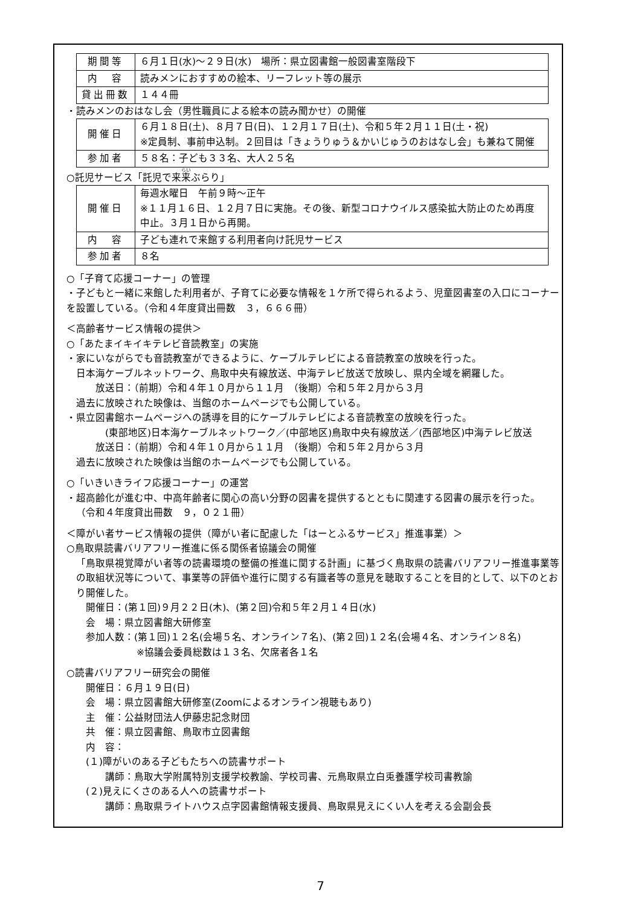| 期間等 | ６月１日(水)～２９日(水) 場所：県立図書館一般図書室階段下 |
| 内 容 | 読みメンにおすすめの絵本、リーフレット等の展示 |
| 貸出冊数 | １４４冊 |
・読みメンのおはなし会（男性職員による絵本の読み聞かせ）の開催
| 開催日 | ６月１８日(土)、８月７日(日)、１２月１７日(土)、令和５年２月１１日(土・祝) ※定員制、事前申込制。２回目は「きょうりゅう＆かいじゅうのおはなし会」も兼ねて開催 |
| 参加者 | ５８名：子ども３３名、大人２５名 |
○託児サービス「託児で来来ぶらり」
| 開催日 | 毎週水曜日 午前９時～正午 ※１１月１６日、１２月７日に実施。その後、新型コロナウイルス感染拡大防止のため再度中止。３月１日から再開。 |
| 内 容 | 子ども連れで来館する利用者向け託児サービス |
| 参加者 | ８名 |
○「子育て応援コーナー」の管理
・子どもと一緒に来館した利用者が、子育てに必要な情報を１ケ所で得られるよう、児童図書室の入口にコーナーを設置している。（令和４年度貸出冊数　３，６６６冊）
＜高齢者サービス情報の提供＞
○「あたまイキイキテレビ音読教室」の実施
・家にいながらでも音読教室ができるように、ケーブルテレビによる音読教室の放映を行った。
日本海ケーブルネットワーク、鳥取中央有線放送、中海テレビ放送で放映し、県内全域を網羅した。
放送日：（前期）令和４年１０月から１１月　（後期）令和５年２月から３月
過去に放映された映像は、当館のホームページでも公開している。
・県立図書館ホームページへの誘導を目的にケーブルテレビによる音読教室の放映を行った。
(東部地区)日本海ケーブルネットワーク／(中部地区)鳥取中央有線放送／(西部地区)中海テレビ放送
放送日：（前期）令和４年１０月から１１月　（後期）令和５年２月から３月
過去に放映された映像は当館のホームページでも公開している。
○「いきいきライフ応援コーナー」の運営
・超高齢化が進む中、中高年齢者に関心の高い分野の図書を提供するとともに関連する図書の展示を行った。
（令和４年度貸出冊数　９，０２１冊）
＜障がい者サービス情報の提供（障がい者に配慮した「はーとふるサービス」推進事業）＞
○鳥取県読書バリアフリー推進に係る関係者協議会の開催
「鳥取県視覚障がい者等の読書環境の整備の推進に関する計画」に基づく鳥取県の読書バリアフリー推進事業等の取組状況等について、事業等の評価や進行に関する有識者等の意見を聴取することを目的として、以下のとおり開催した。
開催日：(第１回)９月２２日(木)、(第２回)令和５年２月１４日(水)
会　場：県立図書館大研修室
参加人数：(第１回)１２名(会場５名、オンライン７名)、(第２回)１２名(会場４名、オンライン８名)
※協議会委員総数は１３名、欠席者各１名
○読書バリアフリー研究会の開催
開催日：６月１９日(日)
会　場：県立図書館大研修室(Zoomによるオンライン視聴もあり)
主　催：公益財団法人伊藤忠記念財団
共　催：県立図書館、鳥取市立図書館
内　容：
(１)障がいのある子どもたちへの読書サポート
講師：鳥取大学附属特別支援学校教諭、学校司書、元鳥取県立白兎養護学校司書教諭
(２)見えにくさのある人への読書サポート
講師：鳥取県ライトハウス点字図書館情報支援員、鳥取県見えにくい人を考える会副会長
7